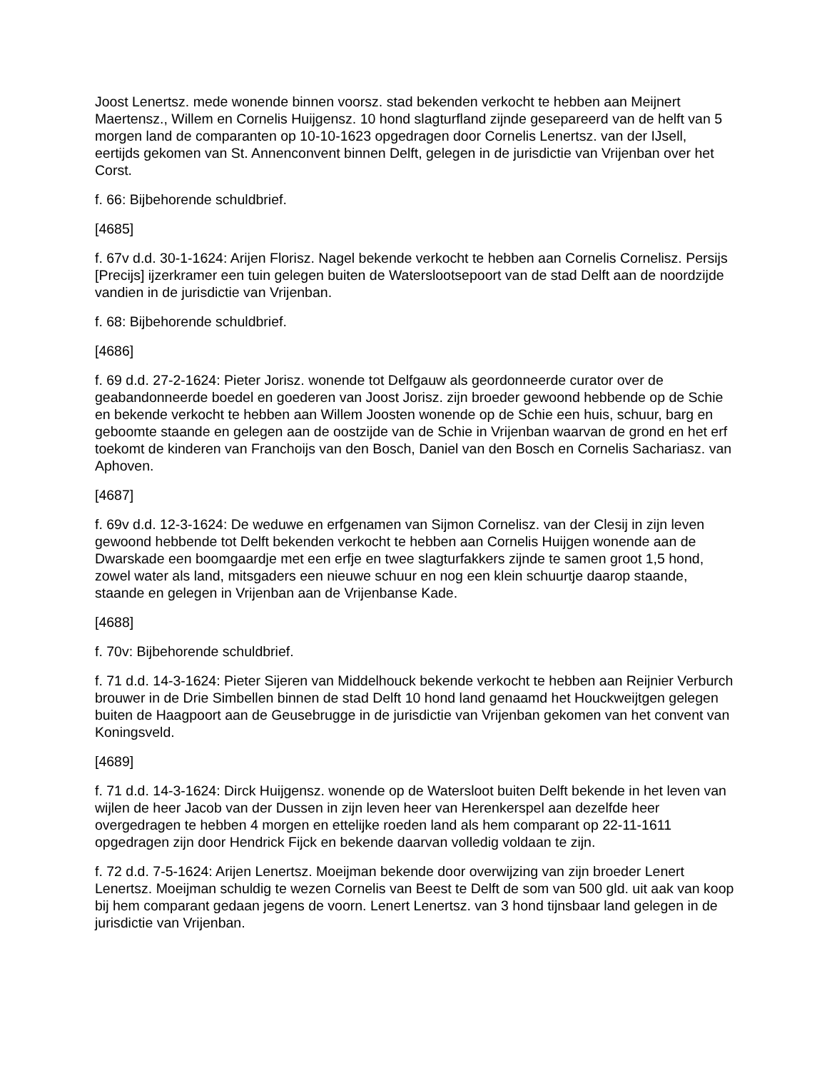Joost Lenertsz. mede wonende binnen voorsz. stad bekenden verkocht te hebben aan Meijnert Maertensz., Willem en Cornelis Huijgensz. 10 hond slagturfland zijnde gesepareerd van de helft van 5 morgen land de comparanten op 10-10-1623 opgedragen door Cornelis Lenertsz. van der IJsell, eertijds gekomen van St. Annenconvent binnen Delft, gelegen in de jurisdictie van Vrijenban over het Corst.
f. 66: Bijbehorende schuldbrief.
[4685]
f. 67v d.d. 30-1-1624: Arijen Florisz. Nagel bekende verkocht te hebben aan Cornelis Cornelisz. Persijs [Precijs] ijzerkramer een tuin gelegen buiten de Waterslootsepoort van de stad Delft aan de noordzijde vandien in de jurisdictie van Vrijenban.
f. 68: Bijbehorende schuldbrief.
[4686]
f. 69 d.d. 27-2-1624: Pieter Jorisz. wonende tot Delfgauw als geordonneerde curator over de geabandonneerde boedel en goederen van Joost Jorisz. zijn broeder gewoond hebbende op de Schie en bekende verkocht te hebben aan Willem Joosten wonende op de Schie een huis, schuur, barg en geboomte staande en gelegen aan de oostzijde van de Schie in Vrijenban waarvan de grond en het erf toekomt de kinderen van Franchoijs van den Bosch, Daniel van den Bosch en Cornelis Sachariasz. van Aphoven.
[4687]
f. 69v d.d. 12-3-1624: De weduwe en erfgenamen van Sijmon Cornelisz. van der Clesij in zijn leven gewoond hebbende tot Delft bekenden verkocht te hebben aan Cornelis Huijgen wonende aan de Dwarskade een boomgaardje met een erfje en twee slagturfakkers zijnde te samen groot 1,5 hond, zowel water als land, mitsgaders een nieuwe schuur en nog een klein schuurtje daarop staande, staande en gelegen in Vrijenban aan de Vrijenbanse Kade.
[4688]
f. 70v: Bijbehorende schuldbrief.
f. 71 d.d. 14-3-1624: Pieter Sijeren van Middelhouck bekende verkocht te hebben aan Reijnier Verburch brouwer in de Drie Simbellen binnen de stad Delft 10 hond land genaamd het Houckweijtgen gelegen buiten de Haagpoort aan de Geusebrugge in de jurisdictie van Vrijenban gekomen van het convent van Koningsveld.
[4689]
f. 71 d.d. 14-3-1624: Dirck Huijgensz. wonende op de Watersloot buiten Delft bekende in het leven van wijlen de heer Jacob van der Dussen in zijn leven heer van Herenkerspel aan dezelfde heer overgedragen te hebben 4 morgen en ettelijke roeden land als hem comparant op 22-11-1611 opgedragen zijn door Hendrick Fijck en bekende daarvan volledig voldaan te zijn.
f. 72 d.d. 7-5-1624: Arijen Lenertsz. Moeijman bekende door overwijzing van zijn broeder Lenert Lenertsz. Moeijman schuldig te wezen Cornelis van Beest te Delft de som van 500 gld. uit aak van koop bij hem comparant gedaan jegens de voorn. Lenert Lenertsz. van 3 hond tijnsbaar land gelegen in de jurisdictie van Vrijenban.